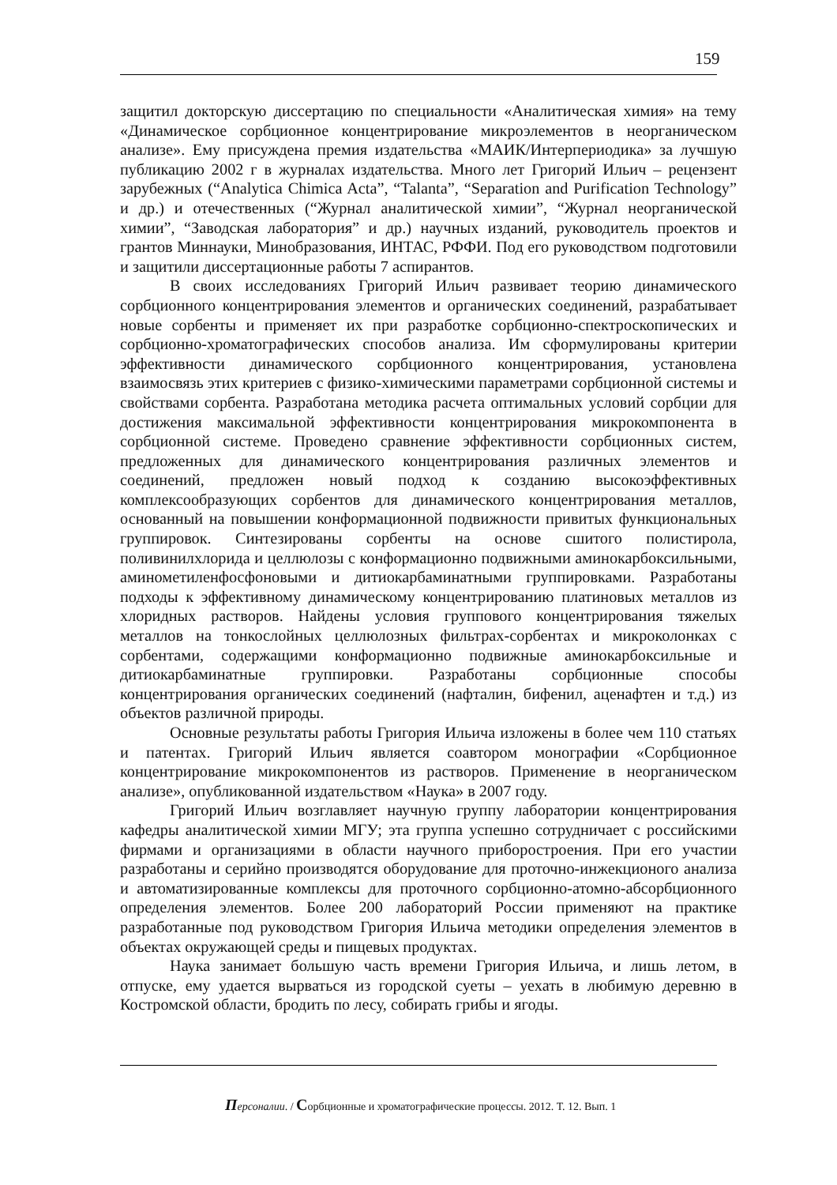159
защитил докторскую диссертацию по специальности «Аналитическая химия» на тему «Динамическое сорбционное концентрирование микроэлементов в неорганическом анализе». Ему присуждена премия издательства «МАИК/Интерпериодика» за лучшую публикацию 2002 г в журналах издательства. Много лет Григорий Ильич – рецензент зарубежных (“Analytica Chimica Acta”, “Talanta”, “Separation and Purification Technology” и др.) и отечественных (“Журнал аналитической химии”, “Журнал неорганической химии”, “Заводская лаборатория” и др.) научных изданий, руководитель проектов и грантов Миннауки, Минобразования, ИНТАС, РФФИ. Под его руководством подготовили и защитили диссертационные работы 7 аспирантов.
В своих исследованиях Григорий Ильич развивает теорию динамического сорбционного концентрирования элементов и органических соединений, разрабатывает новые сорбенты и применяет их при разработке сорбционно-спектроскопических и сорбционно-хроматографических способов анализа. Им сформулированы критерии эффективности динамического сорбционного концентрирования, установлена взаимосвязь этих критериев с физико-химическими параметрами сорбционной системы и свойствами сорбента. Разработана методика расчета оптимальных условий сорбции для достижения максимальной эффективности концентрирования микрокомпонента в сорбционной системе. Проведено сравнение эффективности сорбционных систем, предложенных для динамического концентрирования различных элементов и соединений, предложен новый подход к созданию высокоэффективных комплексообразующих сорбентов для динамического концентрирования металлов, основанный на повышении конформационной подвижности привитых функциональных группировок. Синтезированы сорбенты на основе сшитого полистирола, поливинилхлорида и целлюлозы с конформационно подвижными аминокарбоксильными, аминометиленфосфоновыми и дитиокарбаминатными группировками. Разработаны подходы к эффективному динамическому концентрированию платиновых металлов из хлоридных растворов. Найдены условия группового концентрирования тяжелых металлов на тонкослойных целлюлозных фильтрах-сорбентах и микроколонках с сорбентами, содержащими конформационно подвижные аминокарбоксильные и дитиокарбаминатные группировки. Разработаны сорбционные способы концентрирования органических соединений (нафталин, бифенил, аценафтен и т.д.) из объектов различной природы.
Основные результаты работы Григория Ильича изложены в более чем 110 статьях и патентах. Григорий Ильич является соавтором монографии «Сорбционное концентрирование микрокомпонентов из растворов. Применение в неорганическом анализе», опубликованной издательством «Наука» в 2007 году.
Григорий Ильич возглавляет научную группу лаборатории концентрирования кафедры аналитической химии МГУ; эта группа успешно сотрудничает с российскими фирмами и организациями в области научного приборостроения. При его участии разработаны и серийно производятся оборудование для проточно-инжекционого анализа и автоматизированные комплексы для проточного сорбционно-атомно-абсорбционного определения элементов. Более 200 лабораторий России применяют на практике разработанные под руководством Григория Ильича методики определения элементов в объектах окружающей среды и пищевых продуктах.
Наука занимает большую часть времени Григория Ильича, и лишь летом, в отпуске, ему удается вырваться из городской суеты – уехать в любимую деревню в Костромской области, бродить по лесу, собирать грибы и ягоды.
Персоналии. / Сорбционные и хроматографические процессы. 2012. Т. 12. Вып. 1